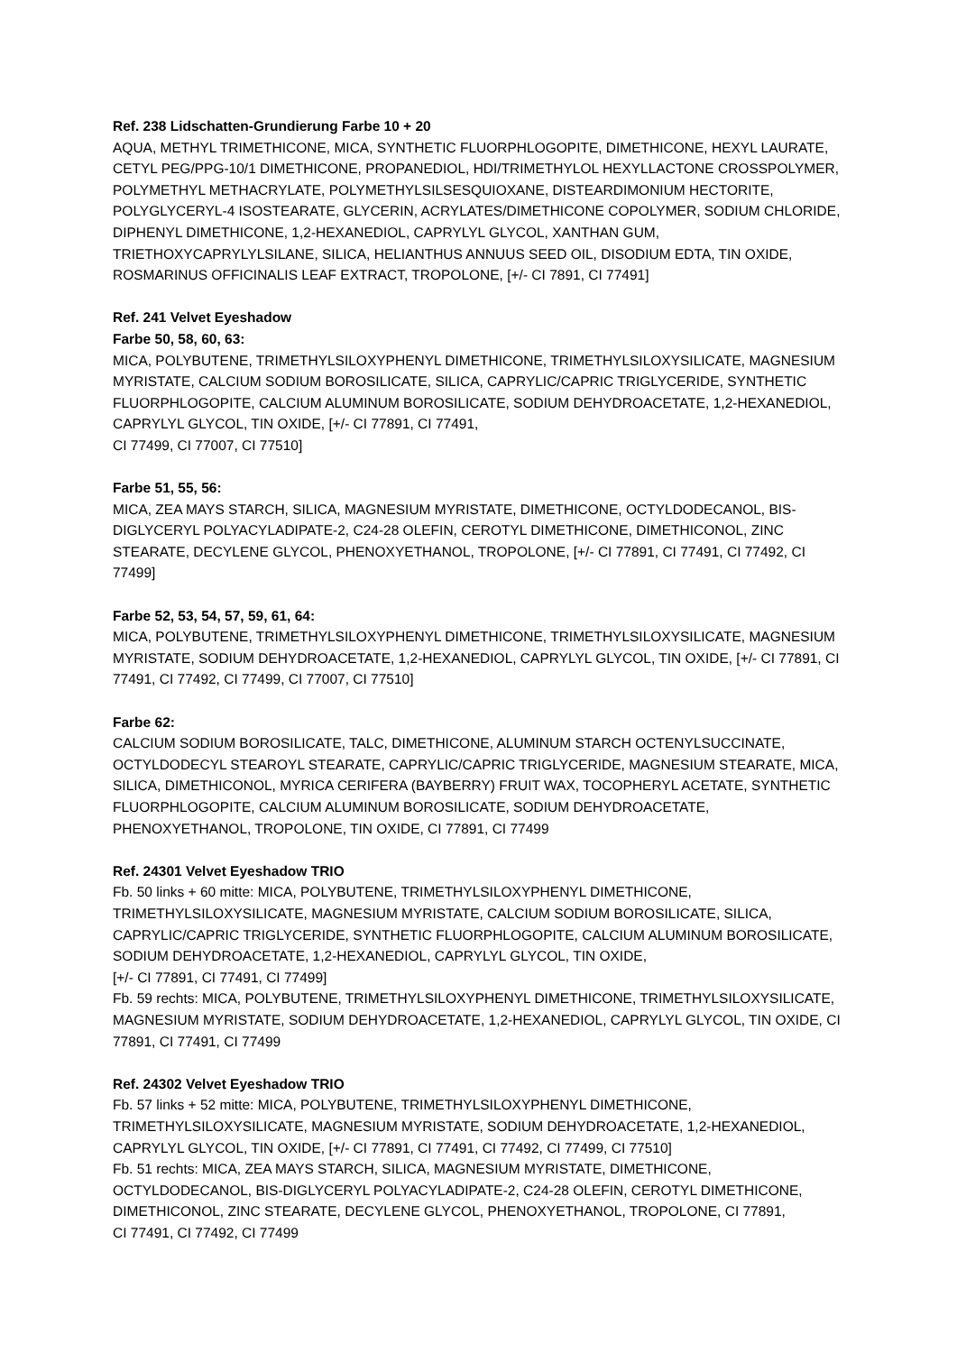Ref. 238 Lidschatten-Grundierung Farbe 10 + 20
AQUA, METHYL TRIMETHICONE, MICA, SYNTHETIC FLUORPHLOGOPITE, DIMETHICONE, HEXYL LAURATE, CETYL PEG/PPG-10/1 DIMETHICONE, PROPANEDIOL, HDI/TRIMETHYLOL HEXYLLACTONE CROSSPOLYMER, POLYMETHYL METHACRYLATE, POLYMETHYLSILSESQUIOXANE, DISTEARDIMONIUM HECTORITE, POLYGLYCERYL-4 ISOSTEARATE, GLYCERIN, ACRYLATES/DIMETHICONE COPOLYMER, SODIUM CHLORIDE, DIPHENYL DIMETHICONE, 1,2-HEXANEDIOL, CAPRYLYL GLYCOL, XANTHAN GUM, TRIETHOXYCAPRYLYLSILANE, SILICA, HELIANTHUS ANNUUS SEED OIL, DISODIUM EDTA, TIN OXIDE, ROSMARINUS OFFICINALIS LEAF EXTRACT, TROPOLONE, [+/- CI 7891, CI 77491]
Ref. 241 Velvet Eyeshadow
Farbe 50, 58, 60, 63:
MICA, POLYBUTENE, TRIMETHYLSILOXYPHENYL DIMETHICONE, TRIMETHYLSILOXYSILICATE, MAGNESIUM MYRISTATE, CALCIUM SODIUM BOROSILICATE, SILICA, CAPRYLIC/CAPRIC TRIGLYCERIDE, SYNTHETIC FLUORPHLOGOPITE, CALCIUM ALUMINUM BOROSILICATE, SODIUM DEHYDROACETATE, 1,2-HEXANEDIOL, CAPRYLYL GLYCOL, TIN OXIDE, [+/- CI 77891, CI 77491,
CI 77499, CI 77007, CI 77510]
Farbe 51, 55, 56:
MICA, ZEA MAYS STARCH, SILICA, MAGNESIUM MYRISTATE, DIMETHICONE, OCTYLDODECANOL, BIS-DIGLYCERYL POLYACYLADIPATE-2, C24-28 OLEFIN, CEROTYL DIMETHICONE, DIMETHICONOL, ZINC STEARATE, DECYLENE GLYCOL, PHENOXYETHANOL, TROPOLONE, [+/- CI 77891, CI 77491, CI 77492, CI 77499]
Farbe 52, 53, 54, 57, 59, 61, 64:
MICA, POLYBUTENE, TRIMETHYLSILOXYPHENYL DIMETHICONE, TRIMETHYLSILOXYSILICATE, MAGNESIUM MYRISTATE, SODIUM DEHYDROACETATE, 1,2-HEXANEDIOL, CAPRYLYL GLYCOL, TIN OXIDE, [+/- CI 77891, CI 77491, CI 77492, CI 77499, CI 77007, CI 77510]
Farbe 62:
CALCIUM SODIUM BOROSILICATE, TALC, DIMETHICONE, ALUMINUM STARCH OCTENYLSUCCINATE, OCTYLDODECYL STEAROYL STEARATE, CAPRYLIC/CAPRIC TRIGLYCERIDE, MAGNESIUM STEARATE, MICA, SILICA, DIMETHICONOL, MYRICA CERIFERA (BAYBERRY) FRUIT WAX, TOCOPHERYL ACETATE, SYNTHETIC FLUORPHLOGOPITE, CALCIUM ALUMINUM BOROSILICATE, SODIUM DEHYDROACETATE, PHENOXYETHANOL, TROPOLONE, TIN OXIDE, CI 77891, CI 77499
Ref. 24301 Velvet Eyeshadow TRIO
Fb. 50 links + 60 mitte: MICA, POLYBUTENE, TRIMETHYLSILOXYPHENYL DIMETHICONE, TRIMETHYLSILOXYSILICATE, MAGNESIUM MYRISTATE, CALCIUM SODIUM BOROSILICATE, SILICA, CAPRYLIC/CAPRIC TRIGLYCERIDE, SYNTHETIC FLUORPHLOGOPITE, CALCIUM ALUMINUM BOROSILICATE, SODIUM DEHYDROACETATE, 1,2-HEXANEDIOL, CAPRYLYL GLYCOL, TIN OXIDE,
[+/- CI 77891, CI 77491, CI 77499]
Fb. 59 rechts: MICA, POLYBUTENE, TRIMETHYLSILOXYPHENYL DIMETHICONE, TRIMETHYLSILOXYSILICATE, MAGNESIUM MYRISTATE, SODIUM DEHYDROACETATE, 1,2-HEXANEDIOL, CAPRYLYL GLYCOL, TIN OXIDE, CI 77891, CI 77491, CI 77499
Ref. 24302 Velvet Eyeshadow TRIO
Fb. 57 links + 52 mitte: MICA, POLYBUTENE, TRIMETHYLSILOXYPHENYL DIMETHICONE, TRIMETHYLSILOXYSILICATE, MAGNESIUM MYRISTATE, SODIUM DEHYDROACETATE, 1,2-HEXANEDIOL, CAPRYLYL GLYCOL, TIN OXIDE, [+/- CI 77891, CI 77491, CI 77492, CI 77499, CI 77510]
Fb. 51 rechts: MICA, ZEA MAYS STARCH, SILICA, MAGNESIUM MYRISTATE, DIMETHICONE, OCTYLDODECANOL, BIS-DIGLYCERYL POLYACYLADIPATE-2, C24-28 OLEFIN, CEROTYL DIMETHICONE, DIMETHICONOL, ZINC STEARATE, DECYLENE GLYCOL, PHENOXYETHANOL, TROPOLONE, CI 77891,
CI 77491, CI 77492, CI 77499